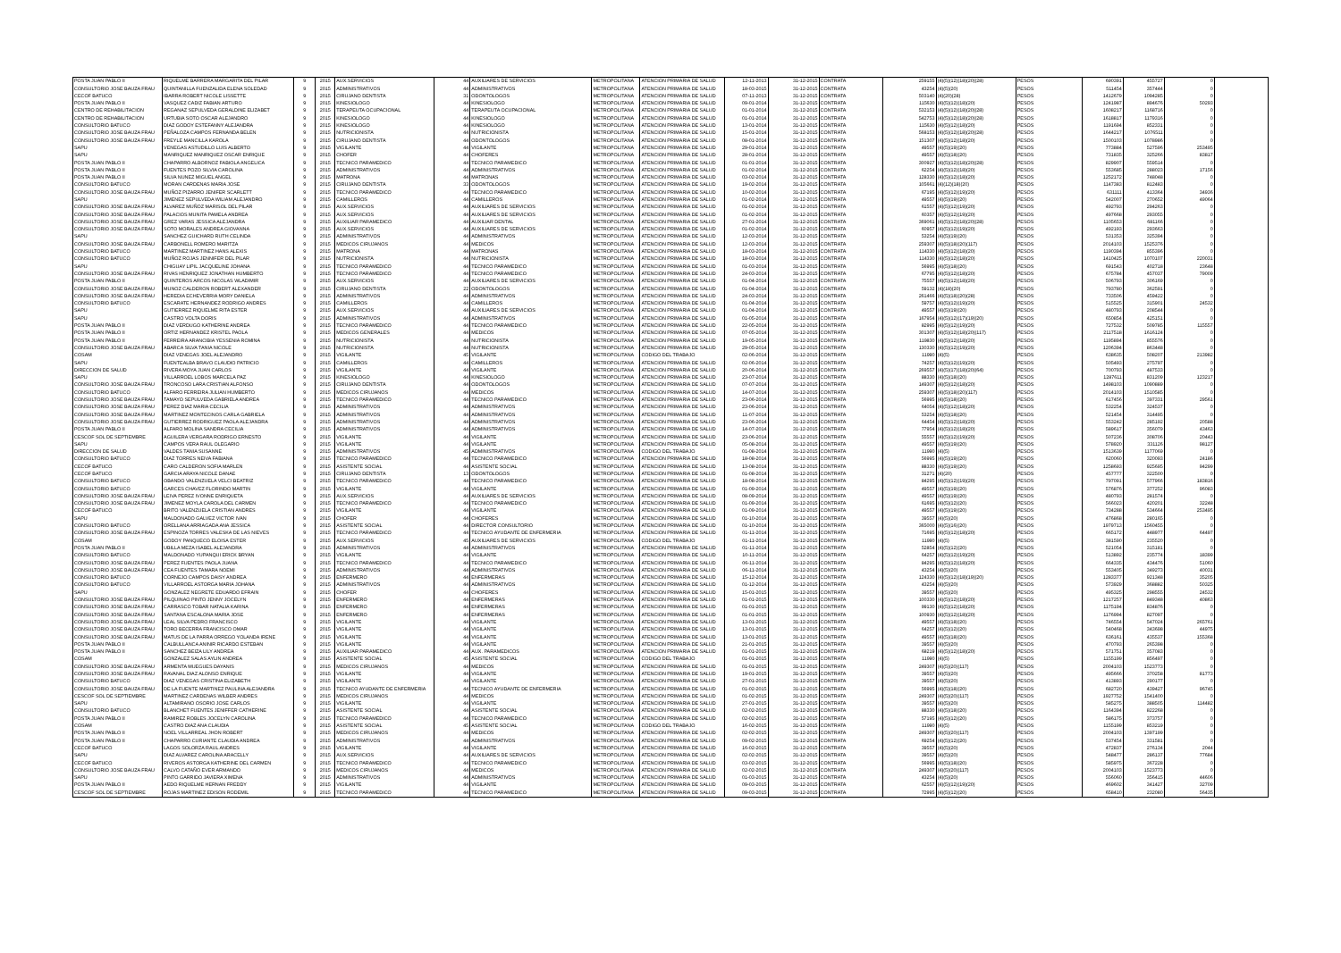| POSTA JUAN PABLO II | RIQUELME BARRERA MARGARITA DEL PILAR | 9 | 2015 | AUX.SERVICIOS | 44 | AUXILIARES DE SERVICIOS | METROPOLITANA | ATENCION PRIMARIA DE SALUD | 12-11-2013 | 31-12-2015 | CONTRATA | 259155 | (4)(5)(12)(18)(20)(28) | PESOS | 690391 | 455727 | 0 | |
| CONSULTORIO JOSE BAUZA FRAU | QUINTANILLA FUENZALIDA ELENA SOLEDAD | 9 | 2015 | ADMINISTRATIVOS | 44 | ADMINISTRATIVOS | METROPOLITANA | ATENCION PRIMARIA DE SALUD | 18-03-2015 | 31-12-2015 | CONTRATA | 43254 | (4)(5)(20) | PESOS | 511454 | 357444 | 0 | |
| CECOF BATUCO | IBARRA ROBERT NICOLE LISSETTE | 9 | 2015 | CIRUJANO DENTISTA | 31 | ODONTOLOGOS | METROPOLITANA | ATENCION PRIMARIA DE SALUD | 07-11-2013 | 31-12-2015 | CONTRATA | 503140 | (4)(20)(28) | PESOS | 1412679 | 1094285 | 0 | |
| POSTA JUAN PABLO II | VASQUEZ CADIZ FABIAN ARTURO | 9 | 2015 | KINESIOLOGO | 44 | KINESIOLOGO | METROPOLITANA | ATENCION PRIMARIA DE SALUD | 09-01-2014 | 31-12-2015 | CONTRATA | 115630 | (4)(5)(12)(18)(20) | PESOS | 1241987 | 894676 | 50293 | |
| CENTRO DE REHABILITACION | REGANAZ SEPULVEDA GERALDINE ELIZABET | 9 | 2015 | TERAPEUTA OCUPACIONAL | 44 | TERAPEUTA OCUPACIONAL | METROPOLITANA | ATENCION PRIMARIA DE SALUD | 01-01-2014 | 31-12-2015 | CONTRATA | 532153 | (4)(5)(12)(18)(20)(28) | PESOS | 1608217 | 1168716 | 0 | |
| CENTRO DE REHABILITACION | URTUBIA SOTO OSCAR ALEJANDRO | 9 | 2015 | KINESIOLOGO | 44 | KINESIOLOGO | METROPOLITANA | ATENCION PRIMARIA DE SALUD | 01-01-2014 | 31-12-2015 | CONTRATA | 542753 | (4)(5)(12)(18)(20)(28) | PESOS | 1618817 | 1179316 | 0 | |
| CONSULTORIO BATUCO | DIAZ GODOY ESTEFANNY ALEJANDRA | 9 | 2015 | KINESIOLOGO | 44 | KINESIOLOGO | METROPOLITANA | ATENCION PRIMARIA DE SALUD | 13-01-2014 | 31-12-2015 | CONTRATA | 115630 | (4)(5)(12)(18)(20) | PESOS | 1191694 | 852331 | 0 | |
| CONSULTORIO JOSE BAUZA FRAU | PEÑALOZA CAMPOS FERNANDA BELEN | 9 | 2015 | NUTRICIONISTA | 44 | NUTRICIONISTA | METROPOLITANA | ATENCION PRIMARIA DE SALUD | 15-01-2014 | 31-12-2015 | CONTRATA | 568153 | (4)(5)(12)(18)(20)(28) | PESOS | 1644217 | 1076511 | 0 | |
| CONSULTORIO JOSE BAUZA FRAU | FREYLE MANCILLA KAROLA | 9 | 2015 | CIRUJANO DENTISTA | 44 | ODONTOLOGOS | METROPOLITANA | ATENCION PRIMARIA DE SALUD | 08-01-2014 | 31-12-2015 | CONTRATA | 151307 | (4)(5)(12)(18)(20) | PESOS | 1500103 | 1078986 | 0 | |
| SAPU | VENEGAS ASTUDILLO LUIS ALBERTO | 9 | 2015 | VIGILANTE | 44 | VIGILANTE | METROPOLITANA | ATENCION PRIMARIA DE SALUD | 29-01-2014 | 31-12-2015 | CONTRATA | 49557 | (4)(5)(19)(20) | PESOS | 773884 | 527596 | 253495 | |
| SAPU | MANRIQUEZ MANRIQUEZ OSCAR ENRIQUE | 9 | 2015 | CHOFER | 44 | CHOFERES | METROPOLITANA | ATENCION PRIMARIA DE SALUD | 28-01-2014 | 31-12-2015 | CONTRATA | 49557 | (4)(5)(18)(20) | PESOS | 731835 | 325266 | 83817 | |
| POSTA JUAN PABLO II | CHAPARRO ALBORNOZ FABIOLA ANGELICA | 9 | 2015 | TECNICO PARAMEDICO | 44 | TECNICO PARAMEDICO | METROPOLITANA | ATENCION PRIMARIA DE SALUD | 01-01-2014 | 31-12-2015 | CONTRATA | 300927 | (4)(5)(12)(18)(20)(28) | PESOS | 829907 | 559514 | 0 | |
| POSTA JUAN PABLO II | FUENTES POZO SILVIA CAROLINA | 9 | 2015 | ADMINISTRATIVOS | 44 | ADMINISTRATIVOS | METROPOLITANA | ATENCION PRIMARIA DE SALUD | 01-02-2014 | 31-12-2015 | CONTRATA | 62254 | (4)(5)(12)(18)(20) | PESOS | 553685 | 288023 | 17156 | |
| POSTA JUAN PABLO II | SILVA NUNEZ MIGUEL ANGEL | 9 | 2015 | MATRONA | 44 | MATRONAS | METROPOLITANA | ATENCION PRIMARIA DE SALUD | 03-02-2014 | 31-12-2015 | CONTRATA | 128330 | (4)(5)(12)(18)(20) | PESOS | 1252172 | 748048 | 0 | |
| CONSULTORIO BATUCO | MORAN CARDENAS MARIA JOSE | 9 | 2015 | CIRUJANO DENTISTA | 33 | ODONTOLOGOS | METROPOLITANA | ATENCION PRIMARIA DE SALUD | 19-02-2014 | 31-12-2015 | CONTRATA | 105661 | (4)(12)(18)(20) | PESOS | 1147383 | 812483 | 0 | |
| CONSULTORIO JOSE BAUZA FRAU | MUÑOZ PIZARRO JENIFER SCARLETT | 9 | 2015 | TECNICO PARAMEDICO | 44 | TECNICO PARAMEDICO | METROPOLITANA | ATENCION PRIMARIA DE SALUD | 10-02-2014 | 31-12-2015 | CONTRATA | 67195 | (4)(5)(12)(19)(20) | PESOS | 631111 | 413364 | 34936 | |
| SAPU | JIMENEZ SEPULVEDA WILIAM ALEJANDRO | 9 | 2015 | CAMILLEROS | 44 | CAMILLEROS | METROPOLITANA | ATENCION PRIMARIA DE SALUD | 01-02-2014 | 31-12-2015 | CONTRATA | 49557 | (4)(5)(19)(20) | PESOS | 542007 | 270652 | 49064 | |
| CONSULTORIO JOSE BAUZA FRAU | ALVAREZ MUÑOZ MARISOL DEL PILAR | 9 | 2015 | AUX.SERVICIOS | 44 | AUXILIARES DE SERVICIOS | METROPOLITANA | ATENCION PRIMARIA DE SALUD | 01-02-2014 | 31-12-2015 | CONTRATA | 61557 | (4)(5)(12)(19)(20) | PESOS | 492793 | 294263 | 0 | |
| CONSULTORIO JOSE BAUZA FRAU | PALACIOS MUNITA PAMELA ANDREA | 9 | 2015 | AUX.SERVICIOS | 44 | AUXILIARES DE SERVICIOS | METROPOLITANA | ATENCION PRIMARIA DE SALUD | 01-02-2014 | 31-12-2015 | CONTRATA | 60357 | (4)(5)(12)(19)(20) | PESOS | 497668 | 293055 | 0 | |
| CONSULTORIO JOSE BAUZA FRAU | GREZ VARAS JESSICA ALEJANDRA | 9 | 2015 | AUXILIAR PARAMEDICO | 44 | AUXILIAR DENTAL | METROPOLITANA | ATENCION PRIMARIA DE SALUD | 27-01-2014 | 31-12-2015 | CONTRATA | 369061 | (4)(5)(12)(18)(20)(28) | PESOS | 1105653 | 681166 | 0 | |
| CONSULTORIO JOSE BAUZA FRAU | SOTO MORALES ANDREA GIOVANNA | 9 | 2015 | AUX.SERVICIOS | 44 | AUXILIARES DE SERVICIOS | METROPOLITANA | ATENCION PRIMARIA DE SALUD | 01-02-2014 | 31-12-2015 | CONTRATA | 60957 | (4)(5)(12)(19)(20) | PESOS | 492193 | 293663 | 0 | |
| SAPU | SANCHEZ GUICHARD RUTH CELINDA | 9 | 2015 | ADMINISTRATIVOS | 44 | ADMINISTRATIVOS | METROPOLITANA | ATENCION PRIMARIA DE SALUD | 12-03-2014 | 31-12-2015 | CONTRATA | 53254 | (4)(5)(19)(20) | PESOS | 531353 | 325394 | 0 | |
| CONSULTORIO JOSE BAUZA FRAU | CARBONELL ROMERO MARITZA | 9 | 2015 | MEDICOS CIRUJANOS | 44 | MEDICOS | METROPOLITANA | ATENCION PRIMARIA DE SALUD | 12-03-2014 | 31-12-2015 | CONTRATA | 259307 | (4)(5)(18)(20)(117) | PESOS | 2014103 | 1525376 | 0 | |
| CONSULTORIO BATUCO | MARTINEZ MARTINEZ HANS ALEXIS | 9 | 2015 | MATRONA | 44 | MATRONAS | METROPOLITANA | ATENCION PRIMARIA DE SALUD | 18-03-2014 | 31-12-2015 | CONTRATA | 114330 | (4)(5)(12)(18)(20) | PESOS | 1190394 | 855396 | 0 | |
| CONSULTORIO BATUCO | MUÑOZ ROJAS JENNIFER DEL PILAR | 9 | 2015 | NUTRICIONISTA | 44 | NUTRICIONISTA | METROPOLITANA | ATENCION PRIMARIA DE SALUD | 18-03-2014 | 31-12-2015 | CONTRATA | 114330 | (4)(5)(12)(18)(20) | PESOS | 1410425 | 1070107 | 220031 | |
| SAPU | CHIGUAY LIPIL JACQUELINE JOHANA | 9 | 2015 | TECNICO PARAMEDICO | 44 | TECNICO PARAMEDICO | METROPOLITANA | ATENCION PRIMARIA DE SALUD | 01-03-2014 | 31-12-2015 | CONTRATA | 56995 | (4)(5)(18)(20) | PESOS | 691543 | 402718 | 23648 | |
| CONSULTORIO JOSE BAUZA FRAU | RIVAS HENRIQUEZ JONATHAN HUMBERTO | 9 | 2015 | TECNICO PARAMEDICO | 44 | TECNICO PARAMEDICO | METROPOLITANA | ATENCION PRIMARIA DE SALUD | 24-03-2014 | 31-12-2015 | CONTRATA | 67795 | (4)(5)(12)(18)(20) | PESOS | 675784 | 457037 | 79009 | |
| POSTA JUAN PABLO II | QUINTEROS ARCOS NICOLAS WLADIMIR | 9 | 2015 | AUX.SERVICIOS | 44 | AUXILIARES DE SERVICIOS | METROPOLITANA | ATENCION PRIMARIA DE SALUD | 01-04-2014 | 31-12-2015 | CONTRATA | 75557 | (4)(5)(12)(18)(20) | PESOS | 506793 | 306169 | 0 | |
| CONSULTORIO JOSE BAUZA FRAU | MUNOZ CALDERON ROBERT ALEXANDER | 9 | 2015 | CIRUJANO DENTISTA | 22 | ODONTOLOGOS | METROPOLITANA | ATENCION PRIMARIA DE SALUD | 01-04-2014 | 31-12-2015 | CONTRATA | 59132 | (4)(18)(20) | PESOS | 793780 | 362591 | 0 | |
| CONSULTORIO JOSE BAUZA FRAU | HEREDIA ECHEVERRIA MORY DANIELA | 9 | 2015 | ADMINISTRATIVOS | 44 | ADMINISTRATIVOS | METROPOLITANA | ATENCION PRIMARIA DE SALUD | 24-03-2014 | 31-12-2015 | CONTRATA | 261466 | (4)(5)(18)(20)(28) | PESOS | 733506 | 459422 | 0 | |
| CONSULTORIO BATUCO | ESCARATE HERNANDEZ RODRIGO ANDRES | 9 | 2015 | CAMILLEROS | 44 | CAMILLEROS | METROPOLITANA | ATENCION PRIMARIA DE SALUD | 01-04-2014 | 31-12-2015 | CONTRATA | 59757 | (4)(5)(12)(19)(20) | PESOS | 515525 | 315901 | 24532 | |
| SAPU | GUTIERREZ RIQUELME RITA ESTER | 9 | 2015 | AUX.SERVICIOS | 44 | AUXILIARES DE SERVICIOS | METROPOLITANA | ATENCION PRIMARIA DE SALUD | 01-04-2014 | 31-12-2015 | CONTRATA | 49557 | (4)(5)(19)(20) | PESOS | 480793 | 208544 | 0 | |
| SAPU | CASTRO VOLTA DORIS | 9 | 2015 | ADMINISTRATIVOS | 44 | ADMINISTRATIVOS | METROPOLITANA | ATENCION PRIMARIA DE SALUD | 01-05-2014 | 31-12-2015 | CONTRATA | 167954 | (4)(5)(12)(17)(19)(20) | PESOS | 650854 | 425151 | 0 | |
| POSTA JUAN PABLO II | DIAZ VERDUGO KATHERINE ANDREA | 9 | 2015 | TECNICO PARAMEDICO | 44 | TECNICO PARAMEDICO | METROPOLITANA | ATENCION PRIMARIA DE SALUD | 22-05-2014 | 31-12-2015 | CONTRATA | 82995 | (4)(5)(12)(19)(20) | PESOS | 727532 | 509785 | 115557 | |
| POSTA JUAN PABLO II | ORTIZ HERNANDEZ KRISTEL PAOLA | 9 | 2015 | MEDICOS GENERALES | 44 | MEDICOS | METROPOLITANA | ATENCION PRIMARIA DE SALUD | 07-05-2014 | 31-12-2015 | CONTRATA | 301307 | (4)(5)(12)(18)(20)(117) | PESOS | 2117518 | 1616124 | 0 | |
| POSTA JUAN PABLO II | FERREIRA ARANCIBIA YESSENIA ROMINA | 9 | 2015 | NUTRICIONISTA | 44 | NUTRICIONISTA | METROPOLITANA | ATENCION PRIMARIA DE SALUD | 19-05-2014 | 31-12-2015 | CONTRATA | 119830 | (4)(5)(12)(18)(20) | PESOS | 1195894 | 855576 | 0 | |
| CONSULTORIO JOSE BAUZA FRAU | ABARCA SILVA TANIA NICOLE | 9 | 2015 | NUTRICIONISTA | 44 | NUTRICIONISTA | METROPOLITANA | ATENCION PRIMARIA DE SALUD | 29-05-2014 | 31-12-2015 | CONTRATA | 130330 | (4)(5)(12)(19)(20) | PESOS | 1206394 | 863448 | 0 | |
| COSAM | DIAZ VENEGAS JOEL ALEJANDRO | 9 | 2015 | VIGILANTE | 45 | VIGILANTE | METROPOLITANA | CODIGO DEL TRABAJO | 02-06-2014 | 31-12-2015 | CONTRATA | 11990 | (4)(5) | PESOS | 638635 | 508207 | 213982 | |
| SAPU | FUENTEALBA BRAVO CLAUDIO PATRICIO | 9 | 2015 | CAMILLEROS | 44 | CAMILLEROS | METROPOLITANA | ATENCION PRIMARIA DE SALUD | 02-06-2014 | 31-12-2015 | CONTRATA | 74257 | (4)(5)(12)(19)(20) | PESOS | 505493 | 275797 | 0 | |
| DIRECCION DE SALUD | RIVERA MOYA JUAN CARLOS | 9 | 2015 | VIGILANTE | 44 | VIGILANTE | METROPOLITANA | ATENCION PRIMARIA DE SALUD | 20-06-2014 | 31-12-2015 | CONTRATA | 269557 | (4)(5)(17)(18)(20)(64) | PESOS | 700793 | 487533 | 0 | |
| SAPU | VILLARROEL LOBOS MARCELA PAZ | 9 | 2015 | KINESIOLOGO | 44 | KINESIOLOGO | METROPOLITANA | ATENCION PRIMARIA DE SALUD | 23-07-2014 | 31-12-2015 | CONTRATA | 88330 | (4)(5)(18)(20) | PESOS | 1287611 | 831209 | 123217 | |
| CONSULTORIO JOSE BAUZA FRAU | TRONCOSO LARA CRISTIAN ALFONSO | 9 | 2015 | CIRUJANO DENTISTA | 44 | ODONTOLOGOS | METROPOLITANA | ATENCION PRIMARIA DE SALUD | 07-07-2014 | 31-12-2015 | CONTRATA | 149307 | (4)(5)(12)(18)(20) | PESOS | 1498103 | 1090889 | 0 | |
| CONSULTORIO BATUCO | ALFARO FERREIRA JULIAN HUMBERTO | 9 | 2015 | MEDICOS CIRUJANOS | 44 | MEDICOS | METROPOLITANA | ATENCION PRIMARIA DE SALUD | 14-07-2014 | 31-12-2015 | CONTRATA | 259307 | (4)(5)(18)(20)(117) | PESOS | 2014103 | 1510585 | 0 | |
| CONSULTORIO JOSE BAUZA FRAU | TAMAYO SEPULVEDA GABRIELA ANDREA | 9 | 2015 | TECNICO PARAMEDICO | 44 | TECNICO PARAMEDICO | METROPOLITANA | ATENCION PRIMARIA DE SALUD | 23-06-2014 | 31-12-2015 | CONTRATA | 56995 | (4)(5)(18)(20) | PESOS | 617456 | 397331 | 29561 | |
| CONSULTORIO JOSE BAUZA FRAU | PEREZ DIAZ MARIA CECILIA | 9 | 2015 | ADMINISTRATIVOS | 44 | ADMINISTRATIVOS | METROPOLITANA | ATENCION PRIMARIA DE SALUD | 23-06-2014 | 31-12-2015 | CONTRATA | 64054 | (4)(5)(12)(18)(20) | PESOS | 532254 | 324537 | 0 | |
| CONSULTORIO JOSE BAUZA FRAU | MARTINEZ MONTECINOS CARLA GABRIELA | 9 | 2015 | ADMINISTRATIVOS | 44 | ADMINISTRATIVOS | METROPOLITANA | ATENCION PRIMARIA DE SALUD | 11-07-2014 | 31-12-2015 | CONTRATA | 53254 | (4)(5)(18)(20) | PESOS | 521454 | 314495 | 0 | |
| CONSULTORIO JOSE BAUZA FRAU | GUTIERREZ RODRIGUEZ PAOLA ALEJANDRA | 9 | 2015 | ADMINISTRATIVOS | 44 | ADMINISTRATIVOS | METROPOLITANA | ATENCION PRIMARIA DE SALUD | 23-06-2014 | 31-12-2015 | CONTRATA | 64454 | (4)(5)(12)(18)(20) | PESOS | 553242 | 285192 | 20588 | |
| POSTA JUAN PABLO II | ALFARO MOLINA SANDRA CECILIA | 9 | 2015 | ADMINISTRATIVOS | 44 | ADMINISTRATIVOS | METROPOLITANA | ATENCION PRIMARIA DE SALUD | 14-07-2014 | 31-12-2015 | CONTRATA | 77954 | (4)(5)(12)(18)(20) | PESOS | 589617 | 356079 | 43463 | |
| CESCOF SOL DE SEPTIEMBRE | AGUILERA VERGARA RODRIGO ERNESTO | 9 | 2015 | VIGILANTE | 44 | VIGILANTE | METROPOLITANA | ATENCION PRIMARIA DE SALUD | 23-06-2014 | 31-12-2015 | CONTRATA | 55557 | (4)(5)(12)(19)(20) | PESOS | 507236 | 308706 | 20443 | |
| SAPU | CAMPOS VERA RAUL OLEGARIO | 9 | 2015 | VIGILANTE | 44 | VIGILANTE | METROPOLITANA | ATENCION PRIMARIA DE SALUD | 05-08-2014 | 31-12-2015 | CONTRATA | 49557 | (4)(5)(19)(20) | PESOS | 578920 | 331126 | 98127 | |
| DIRECCION DE SALUD | VALDES TANIA SUSANNE | 9 | 2015 | ADMINISTRATIVOS | 45 | ADMINISTRATIVOS | METROPOLITANA | CODIGO DEL TRABAJO | 01-08-2014 | 31-12-2015 | CONTRATA | 11990 | (4)(5) | PESOS | 1513639 | 1177069 | 0 | |
| CONSULTORIO BATUCO | DIAZ TORRES NEIVA FABIANA | 9 | 2015 | TECNICO PARAMEDICO | 44 | TECNICO PARAMEDICO | METROPOLITANA | ATENCION PRIMARIA DE SALUD | 18-08-2014 | 31-12-2015 | CONTRATA | 56995 | (4)(5)(19)(20) | PESOS | 620060 | 320093 | 24186 | |
| CECOF BATUCO | CARO CALDERON SOFIA MARLEN | 9 | 2015 | ASISTENTE SOCIAL | 44 | ASISTENTE SOCIAL | METROPOLITANA | ATENCION PRIMARIA DE SALUD | 13-08-2014 | 31-12-2015 | CONTRATA | 88330 | (4)(5)(19)(20) | PESOS | 1258693 | 925695 | 94299 | |
| CECOF BATUCO | GARCIA ARAYA NICOLE DANAE | 9 | 2015 | CIRUJANO DENTISTA | 13 | ODONTOLOGOS | METROPOLITANA | ATENCION PRIMARIA DE SALUD | 01-08-2014 | 31-12-2015 | CONTRATA | 31271 | (4)(20) | PESOS | 457777 | 322500 | 0 | |
| CONSULTORIO BATUCO | OBANDO VALENZUELA VELCI BEATRIZ | 9 | 2015 | TECNICO PARAMEDICO | 44 | TECNICO PARAMEDICO | METROPOLITANA | ATENCION PRIMARIA DE SALUD | 18-08-2014 | 31-12-2015 | CONTRATA | 84295 | (4)(5)(12)(19)(20) | PESOS | 797091 | 577966 | 183816 | |
| CONSULTORIO BATUCO | GARCES CHAVEZ FLORINDO MARTIN | 9 | 2015 | VIGILANTE | 44 | VIGILANTE | METROPOLITANA | ATENCION PRIMARIA DE SALUD | 01-09-2014 | 31-12-2015 | CONTRATA | 49557 | (4)(5)(19)(20) | PESOS | 576876 | 377252 | 96083 | |
| CONSULTORIO JOSE BAUZA FRAU | LEIVA PEREZ IVONNE ENRIQUETA | 9 | 2015 | AUX.SERVICIOS | 44 | AUXILIARES DE SERVICIOS | METROPOLITANA | ATENCION PRIMARIA DE SALUD | 08-09-2014 | 31-12-2015 | CONTRATA | 49557 | (4)(5)(19)(20) | PESOS | 480793 | 281574 | 0 | |
| CONSULTORIO JOSE BAUZA FRAU | JIMENEZ MOYLA CAROLA DEL CARMEN | 9 | 2015 | TECNICO PARAMEDICO | 44 | TECNICO PARAMEDICO | METROPOLITANA | ATENCION PRIMARIA DE SALUD | 01-09-2014 | 31-12-2015 | CONTRATA | 61695 | (4)(5)(12)(20) | PESOS | 566023 | 420201 | 32248 | |
| CECOF BATUCO | BRITO VALENZUELA CRISTIAN ANDRES | 9 | 2015 | VIGILANTE | 44 | VIGILANTE | METROPOLITANA | ATENCION PRIMARIA DE SALUD | 01-09-2014 | 31-12-2015 | CONTRATA | 49557 | (4)(5)(19)(20) | PESOS | 734288 | 534664 | 253495 | |
| SAPU | MALDONADO GALVEZ VICTOR IVAN | 9 | 2015 | CHOFER | 44 | CHOFERES | METROPOLITANA | ATENCION PRIMARIA DE SALUD | 01-10-2014 | 31-12-2015 | CONTRATA | 39557 | (4)(5)(20) | PESOS | 476868 | 280165 | 0 | |
| CONSULTORIO BATUCO | ORELLANA ARRIAGADA ANA JESSICA | 9 | 2015 | ASISTENTE SOCIAL | 44 | DIRECTOR CONSULTORIO | METROPOLITANA | ATENCION PRIMARIA DE SALUD | 01-10-2014 | 31-12-2015 | CONTRATA | 365000 | (4)(5)(16)(20) | PESOS | 1979713 | 1560455 | 0 | |
| CONSULTORIO JOSE BAUZA FRAU | ESPINOZA TORRES VALESKA DE LAS NIEVES | 9 | 2015 | TECNICO PARAMEDICO | 44 | TECNICO AYUDANTE DE ENFERMERIA | METROPOLITANA | ATENCION PRIMARIA DE SALUD | 01-11-2014 | 31-12-2015 | CONTRATA | 71695 | (4)(5)(12)(18)(20) | PESOS | 665172 | 448977 | 64497 | |
| COSAM | GODOY PANQUECO ELOISA ESTER | 9 | 2015 | AUX.SERVICIOS | 45 | AUXILIARES DE SERVICIOS | METROPOLITANA | CODIGO DEL TRABAJO | 01-11-2014 | 31-12-2015 | CONTRATA | 11990 | (4)(5) | PESOS | 381590 | 235520 | 0 | |
| POSTA JUAN PABLO II | UBILLA MEZA ISABEL ALEJANDRA | 9 | 2015 | ADMINISTRATIVOS | 44 | ADMINISTRATIVOS | METROPOLITANA | ATENCION PRIMARIA DE SALUD | 01-11-2014 | 31-12-2015 | CONTRATA | 52854 | (4)(5)(12)(20) | PESOS | 521054 | 315181 | 0 | |
| CONSULTORIO BATUCO | MALDONADO YUPANQUI ERICK BRYAN | 9 | 2015 | VIGILANTE | 44 | VIGILANTE | METROPOLITANA | ATENCION PRIMARIA DE SALUD | 10-11-2014 | 31-12-2015 | CONTRATA | 64257 | (4)(5)(12)(19)(20) | PESOS | 513892 | 235774 | 18399 | |
| CONSULTORIO JOSE BAUZA FRAU | PEREZ FUENTES PAOLA JUANA | 9 | 2015 | TECNICO PARAMEDICO | 44 | TECNICO PARAMEDICO | METROPOLITANA | ATENCION PRIMARIA DE SALUD | 06-11-2014 | 31-12-2015 | CONTRATA | 84295 | (4)(5)(12)(18)(20) | PESOS | 664335 | 434476 | 51060 | |
| CONSULTORIO JOSE BAUZA FRAU | CEA FUENTES TAMARA NOEMI | 9 | 2015 | ADMINISTRATIVOS | 44 | ADMINISTRATIVOS | METROPOLITANA | ATENCION PRIMARIA DE SALUD | 06-11-2014 | 31-12-2015 | CONTRATA | 43254 | (4)(5)(20) | PESOS | 553405 | 349273 | 40031 | |
| CONSULTORIO BATUCO | CORNEJO CAMPOS DAISY ANDREA | 9 | 2015 | ENFERMERO | 44 | ENFERMERAS | METROPOLITANA | ATENCION PRIMARIA DE SALUD | 15-12-2014 | 31-12-2015 | CONTRATA | 124330 | (4)(5)(12)(18)(19)(20) | PESOS | 1283377 | 921348 | 35205 | |
| CONSULTORIO BATUCO | VILLARROEL ASTORGA MARIA JOHANA | 9 | 2015 | ADMINISTRATIVOS | 44 | ADMINISTRATIVOS | METROPOLITANA | ATENCION PRIMARIA DE SALUD | 01-12-2014 | 31-12-2015 | CONTRATA | 43254 | (4)(5)(20) | PESOS | 573929 | 368882 | 50325 | |
| SAPU | GONZALEZ NEGRETE EDUARDO EFRAIN | 9 | 2015 | CHOFER | 44 | CHOFERES | METROPOLITANA | ATENCION PRIMARIA DE SALUD | 15-01-2015 | 31-12-2015 | CONTRATA | 39557 | (4)(5)(20) | PESOS | 495325 | 298555 | 24532 | |
| CONSULTORIO JOSE BAUZA FRAU | PILQUINAO PINTO JENNY JOCELYN | 9 | 2015 | ENFERMERO | 44 | ENFERMERAS | METROPOLITANA | ATENCION PRIMARIA DE SALUD | 01-01-2015 | 31-12-2015 | CONTRATA | 100330 | (4)(5)(12)(18)(20) | PESOS | 1217257 | 849348 | 40863 | |
| CONSULTORIO JOSE BAUZA FRAU | CARRASCO TOBAR NATALIA KARINA | 9 | 2015 | ENFERMERO | 44 | ENFERMERAS | METROPOLITANA | ATENCION PRIMARIA DE SALUD | 01-01-2015 | 31-12-2015 | CONTRATA | 99130 | (4)(5)(12)(18)(20) | PESOS | 1175194 | 834876 | 0 | |
| CONSULTORIO JOSE BAUZA FRAU | SANTANA ESCALONA MARIA JOSE | 9 | 2015 | ENFERMERO | 44 | ENFERMERAS | METROPOLITANA | ATENCION PRIMARIA DE SALUD | 01-01-2015 | 31-12-2015 | CONTRATA | 100930 | (4)(5)(12)(18)(20) | PESOS | 1176994 | 827097 | 0 | |
| CONSULTORIO JOSE BAUZA FRAU | LEAL SILVA PEDRO FRANCISCO | 9 | 2015 | VIGILANTE | 44 | VIGILANTE | METROPOLITANA | ATENCION PRIMARIA DE SALUD | 13-01-2015 | 31-12-2015 | CONTRATA | 49557 | (4)(5)(18)(20) | PESOS | 746554 | 547024 | 265761 | |
| CONSULTORIO JOSE BAUZA FRAU | TORO BECERRA FRANCISCO OMAR | 9 | 2015 | VIGILANTE | 44 | VIGILANTE | METROPOLITANA | ATENCION PRIMARIA DE SALUD | 13-01-2015 | 31-12-2015 | CONTRATA | 64257 | (4)(5)(12)(20) | PESOS | 540468 | 343698 | 44975 | |
| CONSULTORIO JOSE BAUZA FRAU | MATUS DE LA PARRA ORREGO YOLANDA IRENE | 9 | 2015 | VIGILANTE | 44 | VIGILANTE | METROPOLITANA | ATENCION PRIMARIA DE SALUD | 13-01-2015 | 31-12-2015 | CONTRATA | 49557 | (4)(5)(18)(20) | PESOS | 636161 | 435537 | 155368 | |
| POSTA JUAN PABLO II | CALBULLANCA ANINIR RICARDO ESTEBAN | 9 | 2015 | VIGILANTE | 44 | VIGILANTE | METROPOLITANA | ATENCION PRIMARIA DE SALUD | 21-01-2015 | 31-12-2015 | CONTRATA | 39557 | (4)(5)(20) | PESOS | 470793 | 265398 | 0 | |
| POSTA JUAN PABLO II | SANCHEZ BEIZA LILY ANDREA | 9 | 2015 | AUXILIAR PARAMEDICO | 44 | AUX. PARAMEDICOS | METROPOLITANA | ATENCION PRIMARIA DE SALUD | 01-01-2015 | 31-12-2015 | CONTRATA | 68219 | (4)(5)(12)(18)(20) | PESOS | 571751 | 357083 | 0 | |
| COSAM | GONZALEZ SALAS AYLIN ANDREA | 9 | 2015 | ASISTENTE SOCIAL | 45 | ASISTENTE SOCIAL | METROPOLITANA | CODIGO DEL TRABAJO | 01-01-2015 | 31-12-2015 | CONTRATA | 11990 | (4)(5) | PESOS | 1155199 | 856497 | 0 | |
| CONSULTORIO JOSE BAUZA FRAU | ARMENTA MUEGUES DAYANIS | 9 | 2015 | MEDICOS CIRUJANOS | 44 | MEDICOS | METROPOLITANA | ATENCION PRIMARIA DE SALUD | 01-01-2015 | 31-12-2015 | CONTRATA | 249307 | (4)(5)(20)(117) | PESOS | 2004103 | 1523773 | 0 | |
| CONSULTORIO JOSE BAUZA FRAU | RAVANAL DIAZ ALONSO ENRIQUE | 9 | 2015 | VIGILANTE | 44 | VIGILANTE | METROPOLITANA | ATENCION PRIMARIA DE SALUD | 19-01-2015 | 31-12-2015 | CONTRATA | 39557 | (4)(5)(20) | PESOS | 495666 | 370258 | 81773 | |
| CONSULTORIO BATUCO | DIAZ VENEGAS CRISTINA ELIZABETH | 9 | 2015 | VIGILANTE | 44 | VIGILANTE | METROPOLITANA | ATENCION PRIMARIA DE SALUD | 27-01-2015 | 31-12-2015 | CONTRATA | 39557 | (4)(5)(20) | PESOS | 413893 | 290177 | 0 | |
| CONSULTORIO JOSE BAUZA FRAU | DE LA FUENTE MARTINEZ PAULINA ALEJANDRA | 9 | 2015 | TECNICO AYUDANTE DE ENFERMERIA | 44 | TECNICO AYUDANTE DE ENFERMERIA | METROPOLITANA | ATENCION PRIMARIA DE SALUD | 01-02-2015 | 31-12-2015 | CONTRATA | 56995 | (4)(5)(18)(20) | PESOS | 682720 | 439427 | 96745 | |
| CESCOF SOL DE SEPTIEMBRE | MARTINEZ CARDENAS WILBER ANDRES | 9 | 2015 | MEDICOS CIRUJANOS | 44 | MEDICOS | METROPOLITANA | ATENCION PRIMARIA DE SALUD | 01-02-2015 | 31-12-2015 | CONTRATA | 249307 | (4)(5)(20)(117) | PESOS | 1927752 | 1541400 | 0 | |
| SAPU | ALTAMIRANO OSORIO JOSE CARLOS | 9 | 2015 | VIGILANTE | 44 | VIGILANTE | METROPOLITANA | ATENCION PRIMARIA DE SALUD | 27-01-2015 | 31-12-2015 | CONTRATA | 39557 | (4)(5)(20) | PESOS | 585275 | 388505 | 114482 | |
| CONSULTORIO BATUCO | BLANCHET FUENTES JENIFFER CATHERINE | 9 | 2015 | ASISTENTE SOCIAL | 44 | ASISTENTE SOCIAL | METROPOLITANA | ATENCION PRIMARIA DE SALUD | 02-02-2015 | 31-12-2015 | CONTRATA | 88330 | (4)(5)(18)(20) | PESOS | 1164394 | 822268 | 0 | |
| POSTA JUAN PABLO II | RAMIREZ ROBLES JOCELYN CAROLINA | 9 | 2015 | TECNICO PARAMEDICO | 44 | TECNICO PARAMEDICO | METROPOLITANA | ATENCION PRIMARIA DE SALUD | 02-02-2015 | 31-12-2015 | CONTRATA | 57195 | (4)(5)(12)(20) | PESOS | 586175 | 373757 | 0 | |
| COSAM | CASTRO DIAZ ANA CLAUDIA | 9 | 2015 | ASISTENTE SOCIAL | 45 | ASISTENTE SOCIAL | METROPOLITANA | CODIGO DEL TRABAJO | 16-02-2015 | 31-12-2015 | CONTRATA | 11990 | (4)(5) | PESOS | 1155199 | 853219 | 0 | |
| POSTA JUAN PABLO II | NOEL VILLARREAL JHON ROBERT | 9 | 2015 | MEDICOS CIRUJANOS | 44 | MEDICOS | METROPOLITANA | ATENCION PRIMARIA DE SALUD | 02-02-2015 | 31-12-2015 | CONTRATA | 249307 | (4)(5)(20)(117) | PESOS | 2004103 | 1397199 | 0 | |
| POSTA JUAN PABLO II | CHAPARRO CURIANTE CLAUDIA ANDREA | 9 | 2015 | ADMINISTRATIVOS | 44 | ADMINISTRATIVOS | METROPOLITANA | ATENCION PRIMARIA DE SALUD | 09-02-2015 | 31-12-2015 | CONTRATA | 69254 | (4)(5)(12)(20) | PESOS | 537454 | 331581 | 0 | |
| CECOF BATUCO | LAGOS SOLORZA RAUL ANDRES | 9 | 2015 | VIGILANTE | 44 | VIGILANTE | METROPOLITANA | ATENCION PRIMARIA DE SALUD | 16-02-2015 | 31-12-2015 | CONTRATA | 39557 | (4)(5)(20) | PESOS | 472837 | 276134 | 2044 | |
| SAPU | DIAZ ALVAREZ CAROLINA ARACELLY | 9 | 2015 | AUX.SERVICIOS | 44 | AUXILIARES DE SERVICIOS | METROPOLITANA | ATENCION PRIMARIA DE SALUD | 02-02-2015 | 31-12-2015 | CONTRATA | 39557 | (4)(5)(20) | PESOS | 548477 | 286137 | 77684 | |
| CECOF BATUCO | RIVEROS ASTORGA KATHERINE DEL CARMEN | 9 | 2015 | TECNICO PARAMEDICO | 44 | TECNICO PARAMEDICO | METROPOLITANA | ATENCION PRIMARIA DE SALUD | 03-02-2015 | 31-12-2015 | CONTRATA | 56995 | (4)(5)(18)(20) | PESOS | 585975 | 367228 | 0 | |
| CONSULTORIO JOSE BAUZA FRAU | CALVO CATAÑO EVER ARMANDO | 9 | 2015 | MEDICOS CIRUJANOS | 44 | MEDICOS | METROPOLITANA | ATENCION PRIMARIA DE SALUD | 02-02-2015 | 31-12-2015 | CONTRATA | 249307 | (4)(5)(20)(117) | PESOS | 2004103 | 1523773 | 0 | |
| SAPU | PINTO GARRIDO JAVIERA XIMENA | 9 | 2015 | ADMINISTRATIVOS | 44 | ADMINISTRATIVOS | METROPOLITANA | ATENCION PRIMARIA DE SALUD | 01-03-2015 | 31-12-2015 | CONTRATA | 43254 | (4)(5)(20) | PESOS | 556060 | 356415 | 44606 | |
| POSTA JUAN PABLO II | AEDO RIQUELME HERNAN FREDDY | 9 | 2015 | VIGILANTE | 44 | VIGILANTE | METROPOLITANA | ATENCION PRIMARIA DE SALUD | 09-03-2015 | 31-12-2015 | CONTRATA | 62557 | (4)(5)(12)(19)(20) | PESOS | 469602 | 341427 | 32709 | |
| CESCOF SOL DE SEPTIEMBRE | ROJAS MARTINEZ EDISON RODEMIL | 9 | 2015 | TECNICO PARAMEDICO | 44 | TECNICO PARAMEDICO | METROPOLITANA | ATENCION PRIMARIA DE SALUD | 09-03-2015 | 31-12-2015 | CONTRATA | 72995 | (4)(5)(12)(20) | PESOS | 658410 | 232080 | 56435 | |